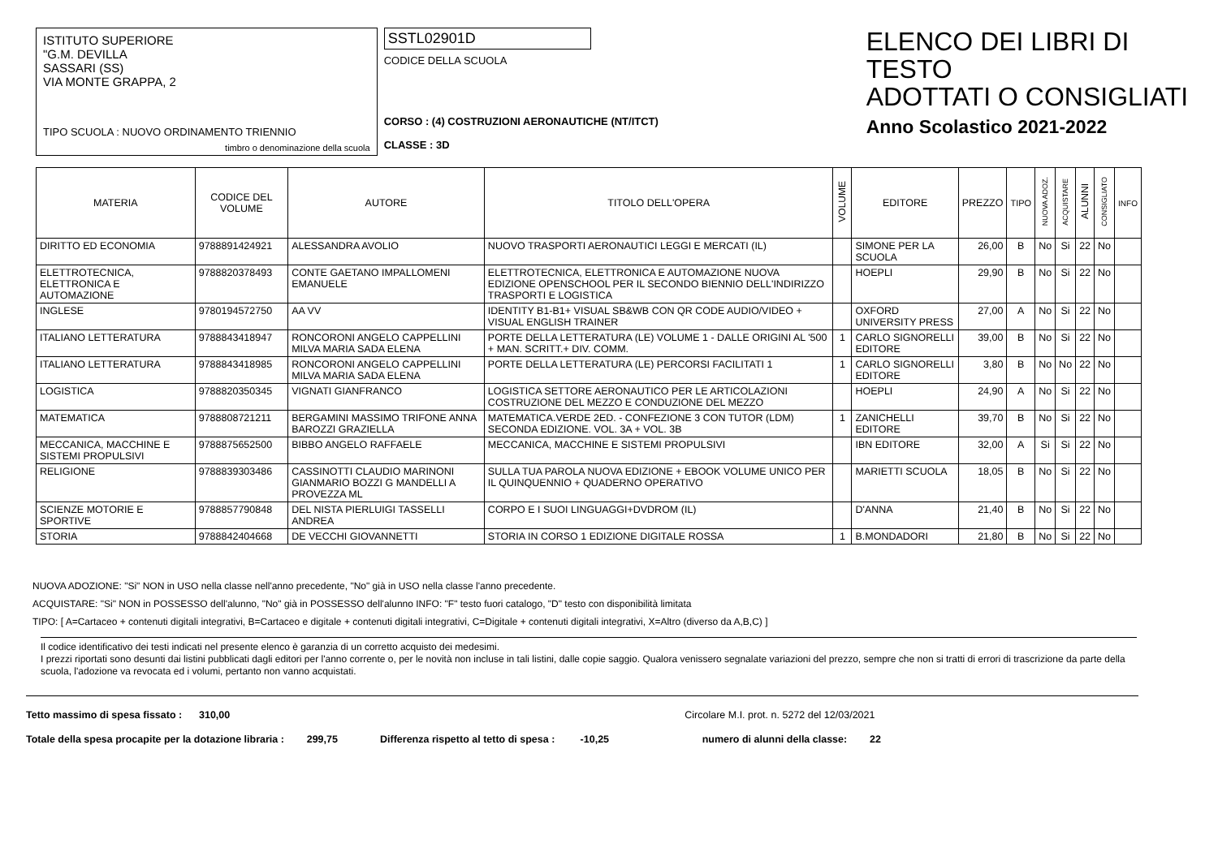ISTITUTO SUPERIORE
"G.M. DEVILLA
SASSARI (SS)
VIA MONTE GRAPPA, 2
TIPO SCUOLA : NUOVO ORDINAMENTO TRIENNIO
timbro o denominazione della scuola
SSTL02901D
CODICE DELLA SCUOLA
CORSO : (4) COSTRUZIONI AERONAUTICHE (NT/ITCT)
CLASSE : 3D
ELENCO DEI LIBRI DI TESTO
ADOTTATI O CONSIGLIATI
Anno Scolastico 2021-2022
| MATERIA | CODICE DEL VOLUME | AUTORE | TITOLO DELL'OPERA | VOLUME | EDITORE | PREZZO | TIPO | NUOVA ADOZ. | ACQUISTARE | ALUNNI | CONSIGLIATO | INFO |
| --- | --- | --- | --- | --- | --- | --- | --- | --- | --- | --- | --- | --- |
| DIRITTO ED ECONOMIA | 9788891424921 | ALESSANDRA AVOLIO | NUOVO TRASPORTI AERONAUTICI LEGGI E MERCATI (IL) | | SIMONE PER LA SCUOLA | 26,00 | B | No | Si | 22 | No | |
| ELETTROTECNICA, ELETTRONICA E AUTOMAZIONE | 9788820378493 | CONTE GAETANO IMPALLOMENI EMANUELE | ELETTROTECNICA, ELETTRONICA E AUTOMAZIONE NUOVA EDIZIONE OPENSCHOOL PER IL SECONDO BIENNIO DELL'INDIRIZZO TRASPORTI E LOGISTICA | | HOEPLI | 29,90 | B | No | Si | 22 | No | |
| INGLESE | 9780194572750 | AA VV | IDENTITY B1-B1+ VISUAL SB&WB CON QR CODE AUDIO/VIDEO + VISUAL ENGLISH TRAINER | | OXFORD UNIVERSITY PRESS | 27,00 | A | No | Si | 22 | No | |
| ITALIANO LETTERATURA | 9788843418947 | RONCORONI ANGELO CAPPELLINI MILVA MARIA SADA ELENA | PORTE DELLA LETTERATURA (LE) VOLUME 1 - DALLE ORIGINI AL '500 + MAN. SCRITT.+ DIV. COMM. | 1 | CARLO SIGNORELLI EDITORE | 39,00 | B | No | Si | 22 | No | |
| ITALIANO LETTERATURA | 9788843418985 | RONCORONI ANGELO CAPPELLINI MILVA MARIA SADA ELENA | PORTE DELLA LETTERATURA (LE) PERCORSI FACILITATI 1 | 1 | CARLO SIGNORELLI EDITORE | 3,80 | B | No | No | 22 | No | |
| LOGISTICA | 9788820350345 | VIGNATI GIANFRANCO | LOGISTICA SETTORE AERONAUTICO PER LE ARTICOLAZIONI COSTRUZIONE DEL MEZZO E CONDUZIONE DEL MEZZO | | HOEPLI | 24,90 | A | No | Si | 22 | No | |
| MATEMATICA | 9788808721211 | BERGAMINI MASSIMO TRIFONE ANNA BAROZZI GRAZIELLA | MATEMATICA.VERDE 2ED. - CONFEZIONE 3 CON TUTOR (LDM) SECONDA EDIZIONE. VOL. 3A + VOL. 3B | 1 | ZANICHELLI EDITORE | 39,70 | B | No | Si | 22 | No | |
| MECCANICA, MACCHINE E SISTEMI PROPULSIVI | 9788875652500 | BIBBO ANGELO RAFFAELE | MECCANICA, MACCHINE E SISTEMI PROPULSIVI | | IBN EDITORE | 32,00 | A | Si | Si | 22 | No | |
| RELIGIONE | 9788839303486 | CASSINOTTI CLAUDIO MARINONI GIANMARIO BOZZI G MANDELLI A PROVEZZA ML | SULLA TUA PAROLA NUOVA EDIZIONE + EBOOK VOLUME UNICO PER IL QUINQUENNIO + QUADERNO OPERATIVO | | MARIETTI SCUOLA | 18,05 | B | No | Si | 22 | No | |
| SCIENZE MOTORIE E SPORTIVE | 9788857790848 | DEL NISTA PIERLUIGI TASSELLI ANDREA | CORPO E I SUOI LINGUAGGI+DVDROM (IL) | | D'ANNA | 21,40 | B | No | Si | 22 | No | |
| STORIA | 9788842404668 | DE VECCHI GIOVANNETTI | STORIA IN CORSO 1 EDIZIONE DIGITALE ROSSA | 1 | B.MONDADORI | 21,80 | B | No | Si | 22 | No | |
NUOVA ADOZIONE: "Si" NON in USO nella classe nell'anno precedente, "No" già in USO nella classe l'anno precedente.
ACQUISTARE: "Si" NON in POSSESSO dell'alunno, "No" già in POSSESSO dell'alunno INFO: "F" testo fuori catalogo, "D" testo con disponibilità limitata
TIPO: [ A=Cartaceo + contenuti digitali integrativi, B=Cartaceo e digitale + contenuti digitali integrativi, C=Digitale + contenuti digitali integrativi, X=Altro (diverso da A,B,C) ]
Il codice identificativo dei testi indicati nel presente elenco è garanzia di un corretto acquisto dei medesimi.
I prezzi riportati sono desunti dai listini pubblicati dagli editori per l'anno corrente o, per le novità non incluse in tali listini, dalle copie saggio. Qualora venissero segnalate variazioni del prezzo, sempre che non si tratti di errori di trascrizione da parte della scuola, l'adozione va revocata ed i volumi, pertanto non vanno acquistati.
Tetto massimo di spesa fissato : 310,00 Circolare M.I. prot. n. 5272 del 12/03/2021
Totale della spesa procapite per la dotazione libraria : 299,75 Differenza rispetto al tetto di spesa : -10,25 numero di alunni della classe: 22